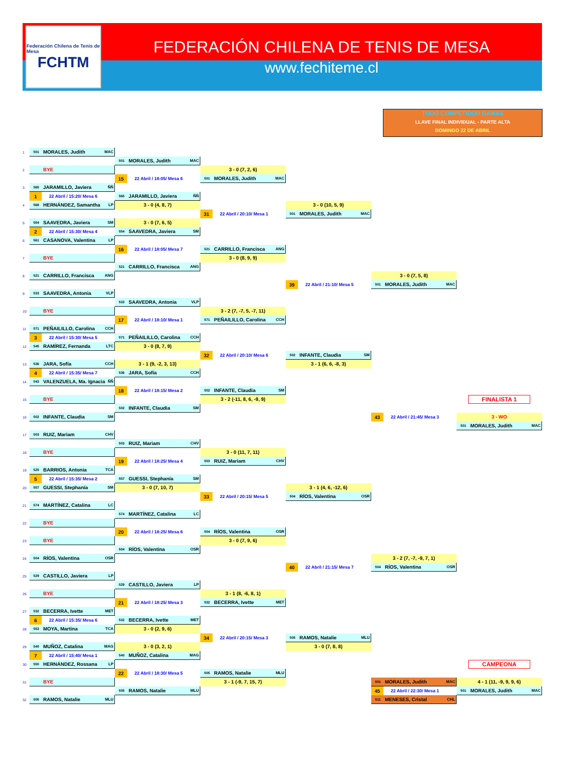Federación Chilena de Tenis de Mesa
FCHTM
FEDERACIÓN CHILENA DE TENIS DE MESA
www.fechiteme.cl
TODO COMPETIDOR DAMAS
LLAVE FINAL INDIVIDUAL - PARTE ALTA
DOMINGO 22 DE ABRIL
1
501 MORALES, Judith MAC
501 MORALES, Judith MAC
2
BYE
3 - 0 (7, 2, 6)
15 22 Abril / 18:05/ Mesa 6
501 MORALES, Judith MAC
3
565 JARAMILLO, Javiera ÑÑ
1 22 Abril / 15:20/ Mesa 6
565 JARAMILLO, Javiera ÑÑ
4
568 HERNÁNDEZ, Samantha LP
3 - 0 (4, 8, 7)
3 - 0 (10, 5, 9)
31 22 Abril / 20:10/ Mesa 1
501 MORALES, Judith MAC
5
554 SAAVEDRA, Javiera SM
3 - 0 (7, 6, 5)
2 22 Abril / 15:30/ Mesa 4
554 SAAVEDRA, Javiera SM
6
561 CASANOVA, Valentina LP
16 22 Abril / 18:05/ Mesa 7
521 CARRILLO, Francisca ANG
7
BYE
3 - 0 (8, 9, 9)
521 CARRILLO, Francisca ANG
8
521 CARRILLO, Francisca ANG
3 - 0 (7, 5, 8)
39 22 Abril / 21:10/ Mesa 5
501 MORALES, Judith MAC
9
533 SAAVEDRA, Antonia VLP
533 SAAVEDRA, Antonia VLP
10
BYE
3 - 2 (7, -7, 5, -7, 11)
17 22 Abril / 18:10/ Mesa 1
571 PEÑAILILLO, Carolina CCH
11
571 PEÑAILILLO, Carolina CCH
3 22 Abril / 15:30/ Mesa 5
571 PEÑAILILLO, Carolina CCH
12
545 RAMÍREZ, Fernanda LTC
3 - 0 (8, 7, 9)
32 22 Abril / 20:10/ Mesa 6
502 INFANTE, Claudia SM
13
536 JARA, Sofía CCH
3 - 1 (9, -2, 3, 13)
3 - 1 (6, 6, -8, 3)
4 22 Abril / 15:35/ Mesa 7
536 JARA, Sofía CCH
14
543 VALENZUELA, Ma. Ignacia ÑÑ
18 22 Abril / 18:15/ Mesa 2
502 INFANTE, Claudia SM
15
BYE
3 - 2 (-11, 8, 6, -9, 9)
FINALISTA 1
502 INFANTE, Claudia SM
16
502 INFANTE, Claudia SM
43 22 Abril / 21:45/ Mesa 3
3 - WO
501 MORALES, Judith MAC
17
503 RUIZ, Mariam CHV
503 RUIZ, Mariam CHV
18
BYE
3 - 0 (11, 7, 11)
19 22 Abril / 18:25/ Mesa 4
503 RUIZ, Mariam CHV
19
525 BARRIOS, Antonia TCA
5 22 Abril / 15:35/ Mesa 2
557 GUESSI, Stephanía SM
20
557 GUESSI, Stephanía SM
3 - 0 (7, 10, 7)
3 - 1 (4, 6, -12, 6)
33 22 Abril / 20:15/ Mesa 5
504 RÍOS, Valentina OSR
21
574 MARTÍNEZ, Catalina LC
574 MARTÍNEZ, Catalina LC
22
BYE
20 22 Abril / 18:25/ Mesa 6
504 RÍOS, Valentina OSR
23
BYE
3 - 0 (7, 9, 6)
504 RÍOS, Valentina OSR
24
504 RÍOS, Valentina OSR
3 - 2 (7, -7, -9, 7, 1)
40 22 Abril / 21:15/ Mesa 7
504 RÍOS, Valentina OSR
25
529 CASTILLO, Javiera LP
529 CASTILLO, Javiera LP
26
BYE
3 - 1 (8, -6, 8, 1)
21 22 Abril / 18:25/ Mesa 3
532 BECERRA, Ivette MET
27
532 BECERRA, Ivette MET
6 22 Abril / 15:35/ Mesa 6
532 BECERRA, Ivette MET
28
553 MOYA, Martina TCA
3 - 0 (2, 9, 6)
34 22 Abril / 20:15/ Mesa 3
505 RAMOS, Natalie MLU
29
540 MUÑOZ, Catalina MAG
3 - 0 (3, 2, 1)
3 - 0 (7, 8, 8)
7 22 Abril / 15:40/ Mesa 1
540 MUÑOZ, Catalina MAG
30
550 HERNÁNDEZ, Rossana LP
CAMPEONA
22 22 Abril / 18:30/ Mesa 5
505 RAMOS, Natalie MLU
31
BYE
3 - 1 (-9, 7, 15, 7)
501 MORALES, Judith MAC
4 - 1 (11, -9, 9, 9, 6)
505 RAMOS, Natalie MLU
45 22 Abril / 22:30/ Mesa 1
501 MORALES, Judith MAC
32
505 RAMOS, Natalie MLU
511 MENESES, Cristal CHL